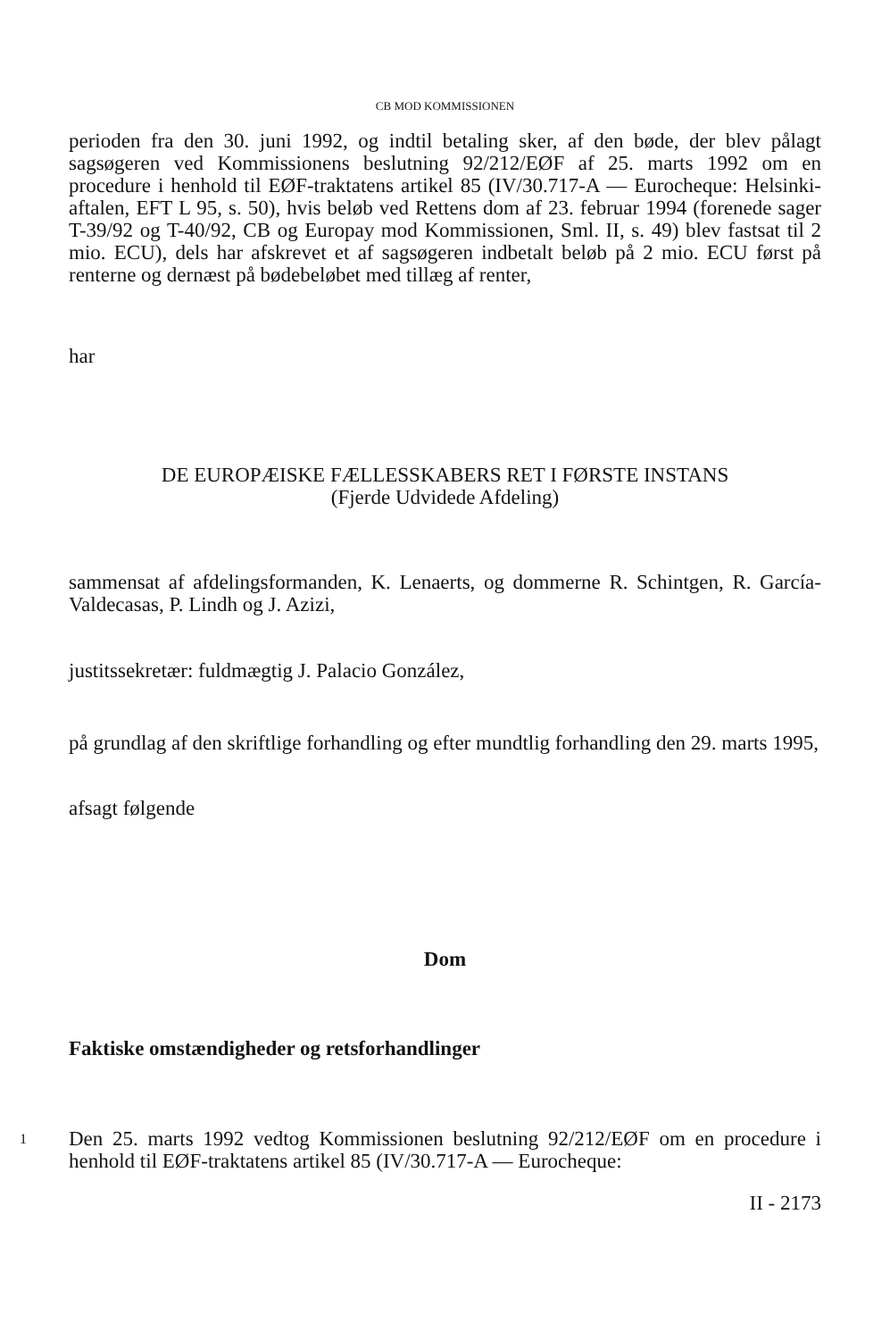CB MOD KOMMISSIONEN
perioden fra den 30. juni 1992, og indtil betaling sker, af den bøde, der blev pålagt sagsøgeren ved Kommissionens beslutning 92/212/EØF af 25. marts 1992 om en procedure i henhold til EØF-traktatens artikel 85 (IV/30.717-A — Eurocheque: Helsinki-aftalen, EFT L 95, s. 50), hvis beløb ved Rettens dom af 23. februar 1994 (forenede sager T-39/92 og T-40/92, CB og Europay mod Kommissionen, Sml. II, s. 49) blev fastsat til 2 mio. ECU), dels har afskrevet et af sagsøgeren indbetalt beløb på 2 mio. ECU først på renterne og dernæst på bødebeløbet med tillæg af renter,
har
DE EUROPÆISKE FÆLLESSKABERS RET I FØRSTE INSTANS
(Fjerde Udvidede Afdeling)
sammensat af afdelingsformanden, K. Lenaerts, og dommerne R. Schintgen, R. García-Valdecasas, P. Lindh og J. Azizi,
justitssekretær: fuldmægtig J. Palacio González,
på grundlag af den skriftlige forhandling og efter mundtlig forhandling den 29. marts 1995,
afsagt følgende
Dom
Faktiske omstændigheder og retsforhandlinger
1
Den 25. marts 1992 vedtog Kommissionen beslutning 92/212/EØF om en procedure i henhold til EØF-traktatens artikel 85 (IV/30.717-A — Eurocheque:
II - 2173